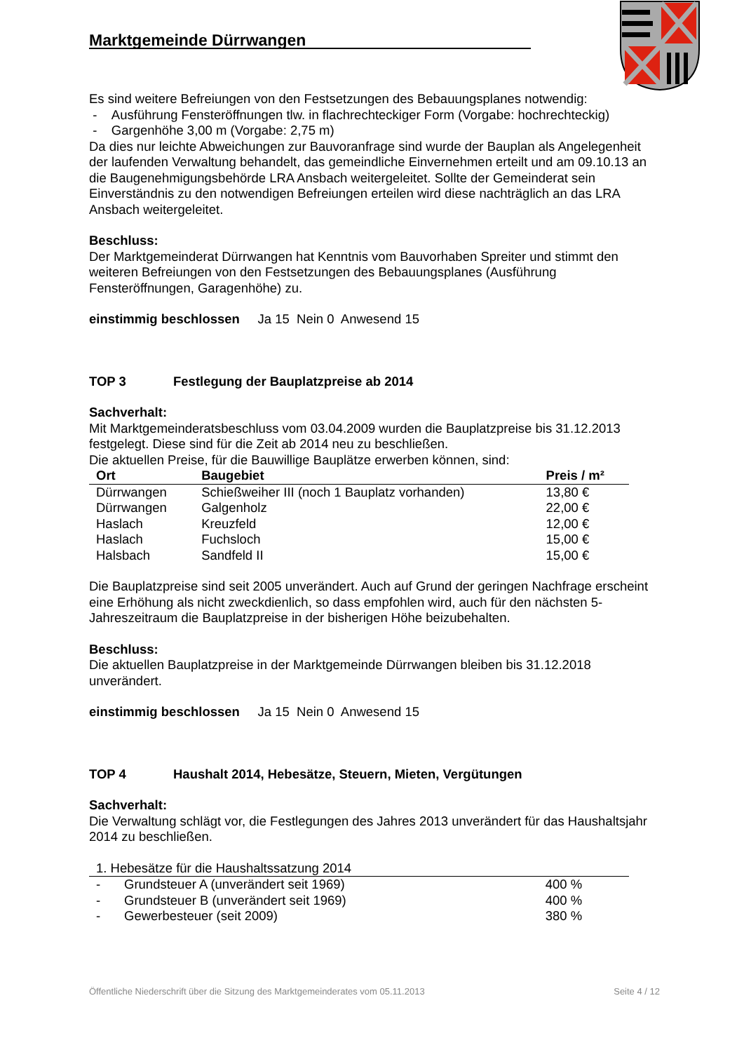Marktgemeinde Dürrwangen
Es sind weitere Befreiungen von den Festsetzungen des Bebauungsplanes notwendig:
- Ausführung Fensteröffnungen tlw. in flachrechteckiger Form (Vorgabe: hochrechteckig)
- Gargenhöhe 3,00 m (Vorgabe: 2,75 m)
Da dies nur leichte Abweichungen zur Bauvoranfrage sind wurde der Bauplan als Angelegenheit der laufenden Verwaltung behandelt, das gemeindliche Einvernehmen erteilt und am 09.10.13 an die Baugenehmigungsbehörde LRA Ansbach weitergeleitet. Sollte der Gemeinderat sein Einverständnis zu den notwendigen Befreiungen erteilen wird diese nachträglich an das LRA Ansbach weitergeleitet.
Beschluss:
Der Marktgemeinderat Dürrwangen hat Kenntnis vom Bauvorhaben Spreiter und stimmt den weiteren Befreiungen von den Festsetzungen des Bebauungsplanes (Ausführung Fensteröffnungen, Garagenhöhe) zu.
einstimmig beschlossen Ja 15 Nein 0 Anwesend 15
TOP 3 Festlegung der Bauplatzpreise ab 2014
Sachverhalt:
Mit Marktgemeinderatsbeschluss vom 03.04.2009 wurden die Bauplatzpreise bis 31.12.2013 festgelegt. Diese sind für die Zeit ab 2014 neu zu beschließen.
Die aktuellen Preise, für die Bauwillige Bauplätze erwerben können, sind:
| Ort | Baugebiet | Preis / m² |
| --- | --- | --- |
| Dürrwangen | Schießweiher III (noch 1 Bauplatz vorhanden) | 13,80 € |
| Dürrwangen | Galgenholz | 22,00 € |
| Haslach | Kreuzfeld | 12,00 € |
| Haslach | Fuchsloch | 15,00 € |
| Halsbach | Sandfeld II | 15,00 € |
Die Bauplatzpreise sind seit 2005 unverändert. Auch auf Grund der geringen Nachfrage erscheint eine Erhöhung als nicht zweckdienlich, so dass empfohlen wird, auch für den nächsten 5-Jahreszeitraum die Bauplatzpreise in der bisherigen Höhe beizubehalten.
Beschluss:
Die aktuellen Bauplatzpreise in der Marktgemeinde Dürrwangen bleiben bis 31.12.2018 unverändert.
einstimmig beschlossen Ja 15 Nein 0 Anwesend 15
TOP 4 Haushalt 2014, Hebesätze, Steuern, Mieten, Vergütungen
Sachverhalt:
Die Verwaltung schlägt vor, die Festlegungen des Jahres 2013 unverändert für das Haushaltsjahr 2014 zu beschließen.
| 1. Hebesätze für die Haushaltssatzung 2014 | | |
| --- | --- | --- |
| - | Grundsteuer A (unverändert seit 1969) | 400 % |
| - | Grundsteuer B (unverändert seit 1969) | 400 % |
| - | Gewerbesteuer (seit 2009) | 380 % |
Öffentliche Niederschrift über die Sitzung des Marktgemeinderates vom 05.11.2013 Seite 4 / 12